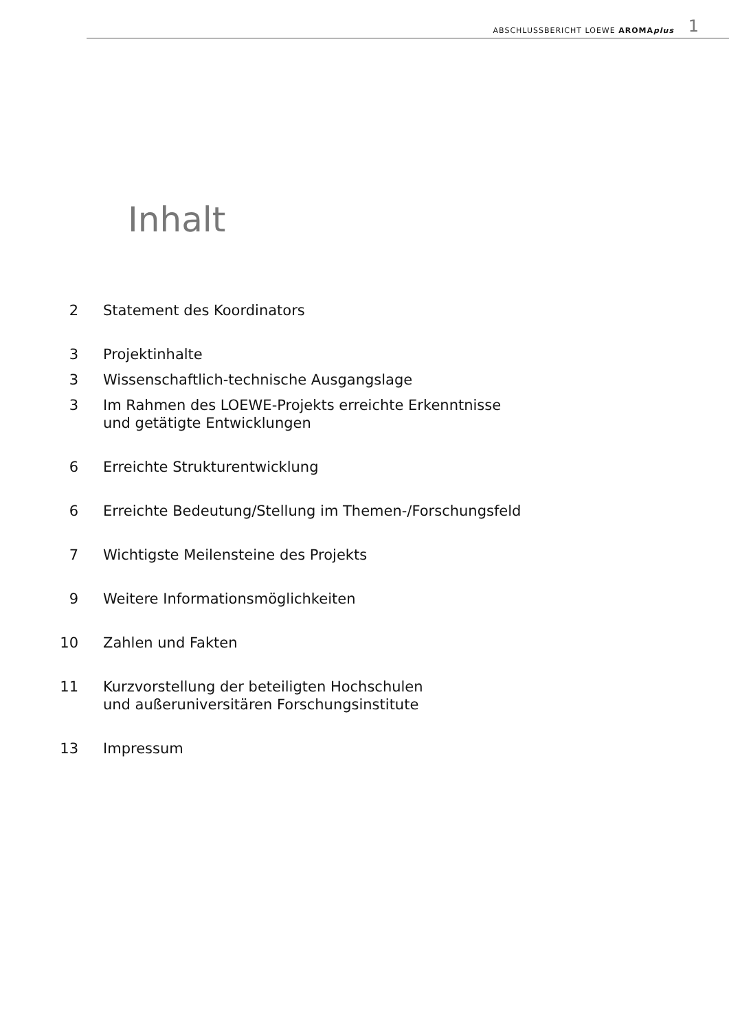ABSCHLUSSBERICHT LOEWE AROMAplus 1
Inhalt
2 Statement des Koordinators
3 Projektinhalte
3 Wissenschaftlich-technische Ausgangslage
3 Im Rahmen des LOEWE-Projekts erreichte Erkenntnisse
und getätigte Entwicklungen
6 Erreichte Strukturentwicklung
6 Erreichte Bedeutung/Stellung im Themen-/Forschungsfeld
7 Wichtigste Meilensteine des Projekts
9 Weitere Informationsmöglichkeiten
10 Zahlen und Fakten
11 Kurzvorstellung der beteiligten Hochschulen
und außeruniversitären Forschungsinstitute
13 Impressum